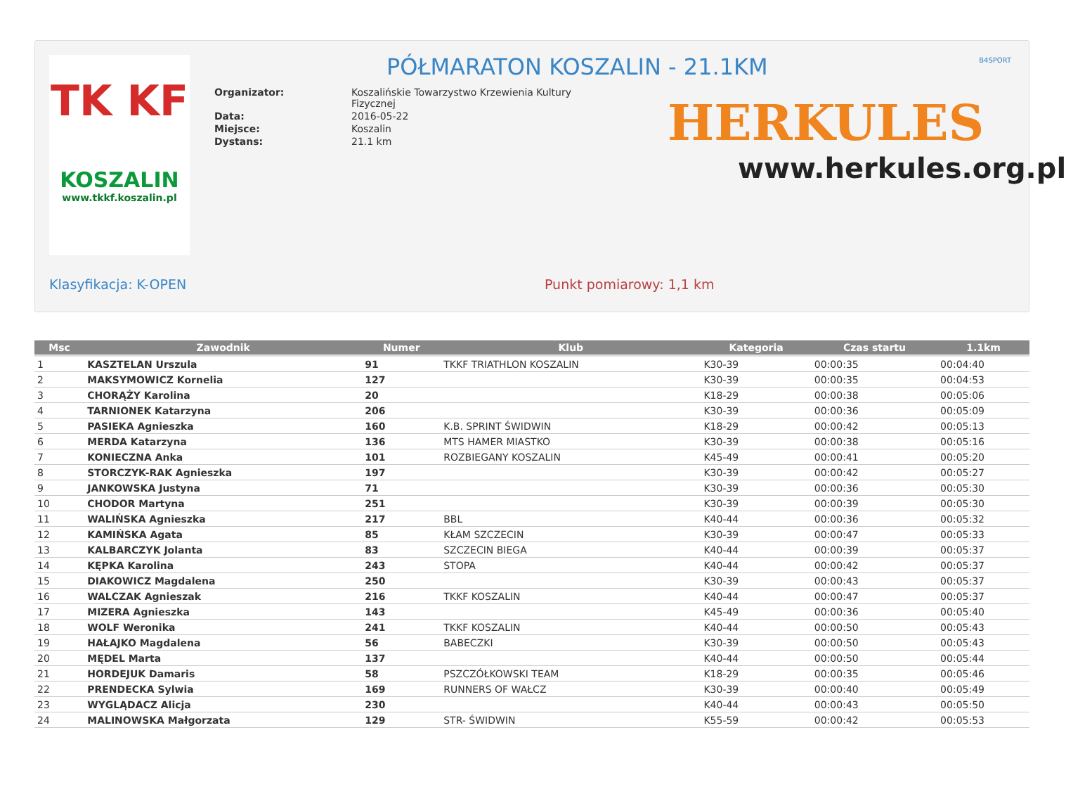TK KF
KOSZALIN
www.tkkf.koszalin.pl
PÓŁMARATON KOSZALIN - 21.1KM B4SPORT
| Organizator: | Koszalińskie Towarzystwo Krzewienia Kultury Fizycznej |
| Data: | 2016-05-22 |
| Miejsce: | Koszalin |
| Dystans: | 21.1 km |
HERKULES
www.herkules.org.pl
Klasyfikacja: K-OPEN Punkt pomiarowy: 1,1 km
| Msc | Zawodnik | Numer | Klub | Kategoria | Czas startu | 1.1km |
| --- | --- | --- | --- | --- | --- | --- |
| 1 | KASZTELAN Urszula | 91 | TKKF TRIATHLON KOSZALIN | K30-39 | 00:00:35 | 00:04:40 |
| 2 | MAKSYMOWICZ Kornelia | 127 | | K30-39 | 00:00:35 | 00:04:53 |
| 3 | CHORĄŻY Karolina | 20 | | K18-29 | 00:00:38 | 00:05:06 |
| 4 | TARNIONEK Katarzyna | 206 | | K30-39 | 00:00:36 | 00:05:09 |
| 5 | PASIEKA Agnieszka | 160 | K.B. SPRINT ŚWIDWIN | K18-29 | 00:00:42 | 00:05:13 |
| 6 | MERDA Katarzyna | 136 | MTS HAMER MIASTKO | K30-39 | 00:00:38 | 00:05:16 |
| 7 | KONIECZNA Anka | 101 | ROZBIEGANY KOSZALIN | K45-49 | 00:00:41 | 00:05:20 |
| 8 | STORCZYK-RAK Agnieszka | 197 | | K30-39 | 00:00:42 | 00:05:27 |
| 9 | JANKOWSKA Justyna | 71 | | K30-39 | 00:00:36 | 00:05:30 |
| 10 | CHODOR Martyna | 251 | | K30-39 | 00:00:39 | 00:05:30 |
| 11 | WALIŃSKA Agnieszka | 217 | BBL | K40-44 | 00:00:36 | 00:05:32 |
| 12 | KAMIŃSKA Agata | 85 | KŁAM SZCZECIN | K30-39 | 00:00:47 | 00:05:33 |
| 13 | KALBARCZYK Jolanta | 83 | SZCZECIN BIEGA | K40-44 | 00:00:39 | 00:05:37 |
| 14 | KĘPKA Karolina | 243 | STOPA | K40-44 | 00:00:42 | 00:05:37 |
| 15 | DIAKOWICZ Magdalena | 250 | | K30-39 | 00:00:43 | 00:05:37 |
| 16 | WALCZAK Agnieszak | 216 | TKKF KOSZALIN | K40-44 | 00:00:47 | 00:05:37 |
| 17 | MIZERA Agnieszka | 143 | | K45-49 | 00:00:36 | 00:05:40 |
| 18 | WOLF Weronika | 241 | TKKF KOSZALIN | K40-44 | 00:00:50 | 00:05:43 |
| 19 | HAŁAJKO Magdalena | 56 | BABECZKI | K30-39 | 00:00:50 | 00:05:43 |
| 20 | MĘDEL Marta | 137 | | K40-44 | 00:00:50 | 00:05:44 |
| 21 | HORDEJUK Damaris | 58 | PSZCZÓŁKOWSKI TEAM | K18-29 | 00:00:35 | 00:05:46 |
| 22 | PRENDECKA Sylwia | 169 | RUNNERS OF WAŁCZ | K30-39 | 00:00:40 | 00:05:49 |
| 23 | WYGLĄDACZ Alicja | 230 | | K40-44 | 00:00:43 | 00:05:50 |
| 24 | MALINOWSKA Małgorzata | 129 | STR- ŚWIDWIN | K55-59 | 00:00:42 | 00:05:53 |